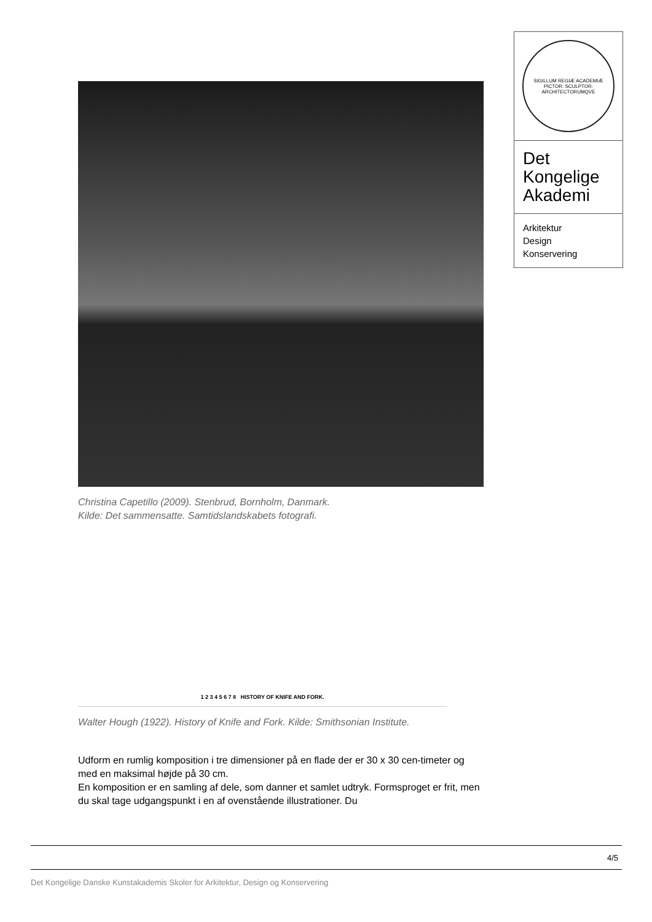SIGILLUM REGIÆ ACADEMIÆ PICTOR: SCULPTOR: ARCHITECTORUMQVE
Det
Kongelige
Akademi
Arkitektur
Design
Konservering
Christina Capetillo (2009). Stenbrud, Bornholm, Danmark.
Kilde: Det sammensatte. Samtidslandskabets fotografi.
1 2 3 4 5 6 7 8 HISTORY OF KNIFE AND FORK.
Walter Hough (1922). History of Knife and Fork. Kilde: Smithsonian Institute.
Udform en rumlig komposition i tre dimensioner på en flade der er 30 x 30 cen-timeter og med en maksimal højde på 30 cm.
En komposition er en samling af dele, som danner et samlet udtryk. Formsproget er frit, men du skal tage udgangspunkt i en af ovenstående illustrationer. Du
4/5
Det Kongelige Danske Kunstakademis Skoler for Arkitektur, Design og Konservering